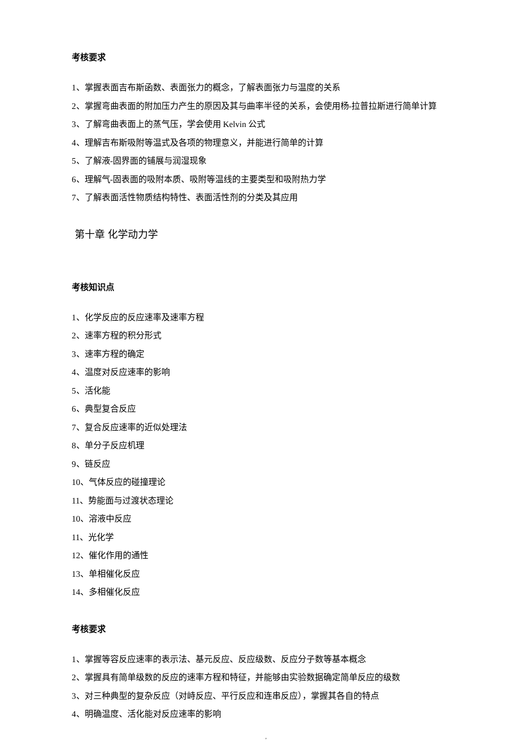考核要求
1、掌握表面吉布斯函数、表面张力的概念，了解表面张力与温度的关系
2、掌握弯曲表面的附加压力产生的原因及其与曲率半径的关系，会使用杨-拉普拉斯进行简单计算
3、了解弯曲表面上的蒸气压，学会使用 Kelvin 公式
4、理解吉布斯吸附等温式及各项的物理意义，并能进行简单的计算
5、了解液-固界面的铺展与润湿现象
6、理解气-固表面的吸附本质、吸附等温线的主要类型和吸附热力学
7、了解表面活性物质结构特性、表面活性剂的分类及其应用
第十章 化学动力学
考核知识点
1、化学反应的反应速率及速率方程
2、速率方程的积分形式
3、速率方程的确定
4、温度对反应速率的影响
5、活化能
6、典型复合反应
7、复合反应速率的近似处理法
8、单分子反应机理
9、链反应
10、气体反应的碰撞理论
11、势能面与过渡状态理论
10、溶液中反应
11、光化学
12、催化作用的通性
13、单相催化反应
14、多相催化反应
考核要求
1、掌握等容反应速率的表示法、基元反应、反应级数、反应分子数等基本概念
2、掌握具有简单级数的反应的速率方程和特征，并能够由实验数据确定简单反应的级数
3、对三种典型的复杂反应（对峙反应、平行反应和连串反应），掌握其各自的特点
4、明确温度、活化能对反应速率的影响
,